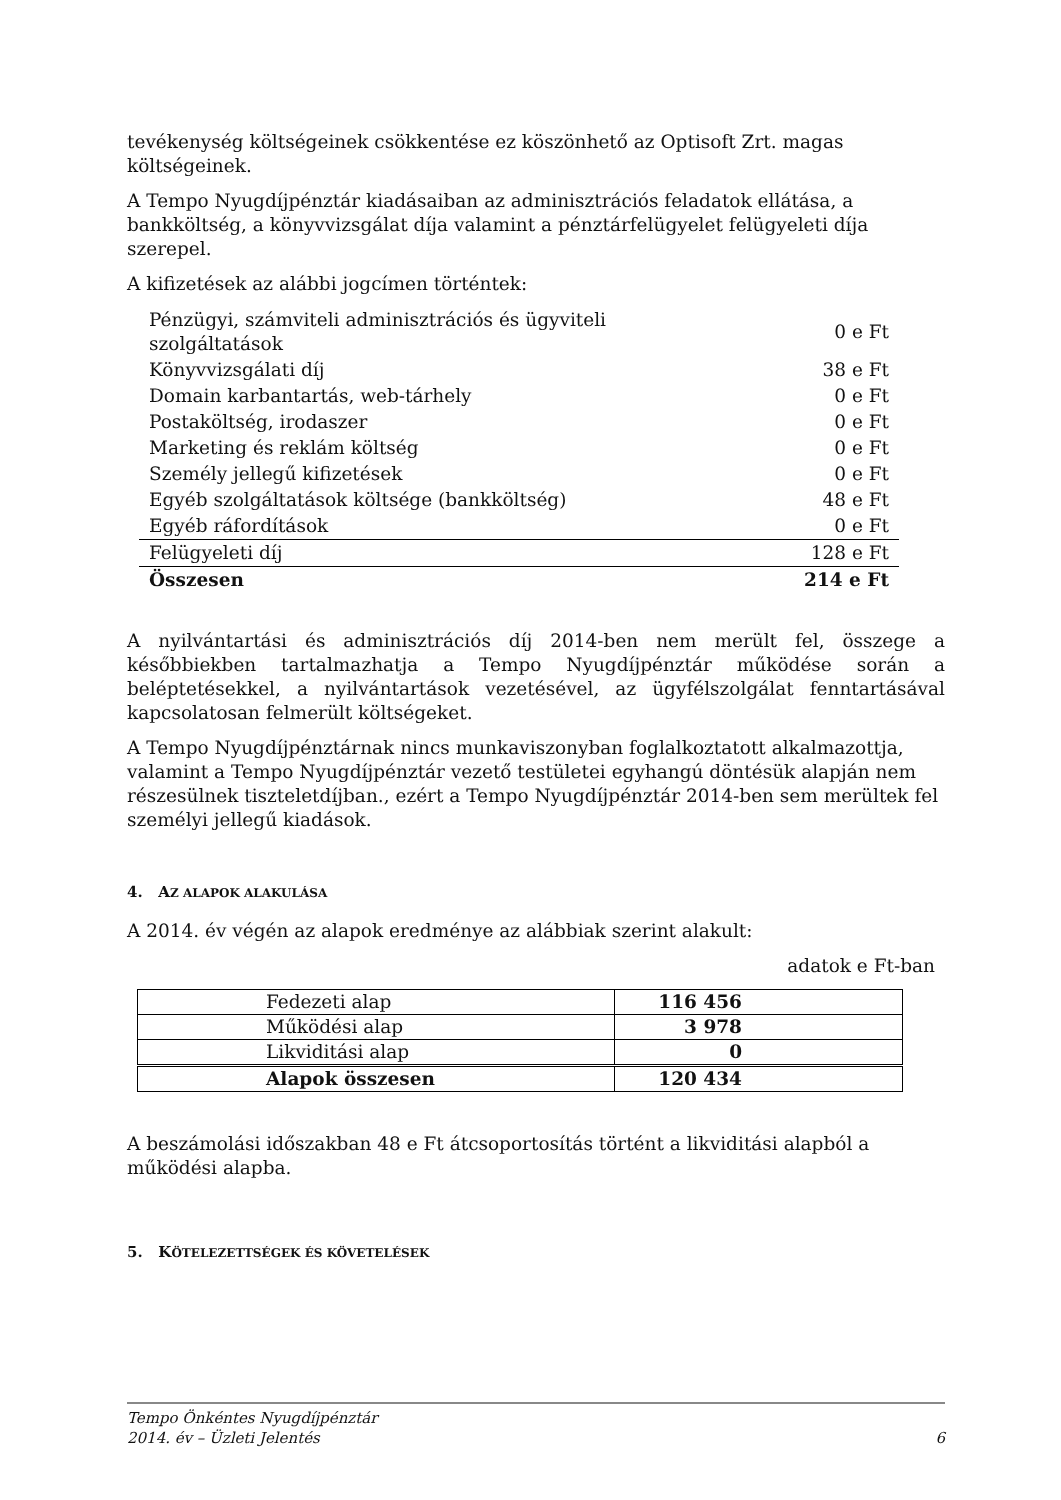tevékenység költségeinek csökkentése ez köszönhető az Optisoft Zrt. magas költségeinek.
A Tempo Nyugdíjpénztár kiadásaiban az adminisztrációs feladatok ellátása, a bankköltség, a könyvvizsgálat díja valamint a pénztárfelügyelet felügyeleti díja szerepel.
A kifizetések az alábbi jogcímen történtek:
| Pénzügyi, számviteli adminisztrációs és ügyviteli szolgáltatások | 0 e Ft |
| Könyvvizsgálati díj | 38 e Ft |
| Domain karbantartás, web-tárhely | 0 e Ft |
| Postaköltség, irodaszer | 0 e Ft |
| Marketing és reklám költség | 0 e Ft |
| Személy jellegű kifizetések | 0 e Ft |
| Egyéb szolgáltatások költsége (bankköltség) | 48 e Ft |
| Egyéb ráfordítások | 0 e Ft |
| Felügyeleti díj | 128 e Ft |
| Összesen | 214 e Ft |
A nyilvántartási és adminisztrációs díj 2014-ben nem merült fel, összege a későbbiekben tartalmazhatja a Tempo Nyugdíjpénztár működése során a beléptetésekkel, a nyilvántartások vezetésével, az ügyfélszolgálat fenntartásával kapcsolatosan felmerült költségeket.
A Tempo Nyugdíjpénztárnak nincs munkaviszonyban foglalkoztatott alkalmazottja, valamint a Tempo Nyugdíjpénztár vezető testületei egyhangú döntésük alapján nem részesülnek tiszteletdíjban., ezért a Tempo Nyugdíjpénztár 2014-ben sem merültek fel személyi jellegű kiadások.
4. AZ ALAPOK ALAKULÁSA
A 2014. év végén az alapok eredménye az alábbiak szerint alakult:
adatok e Ft-ban
| Fedezeti alap | 116 456 |
| Működési alap | 3 978 |
| Likviditási alap | 0 |
| Alapok összesen | 120 434 |
A beszámolási időszakban 48 e Ft átcsoportosítás történt a likviditási alapból a működési alapba.
5. KÖTELEZETTSÉGEK ÉS KÖVETELÉSEK
Tempo Önkéntes Nyugdíjpénztár
2014. év – Üzleti Jelentés 6